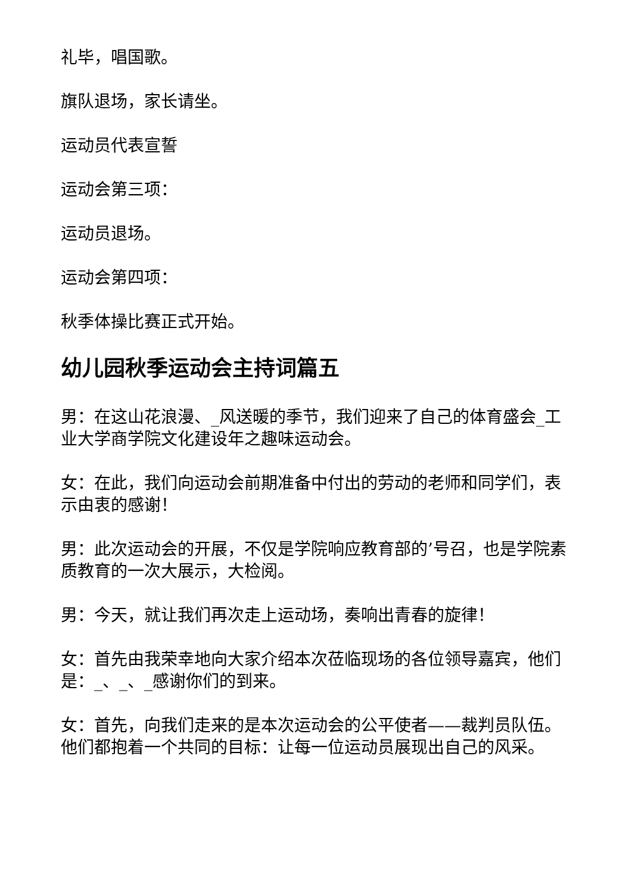礼毕，唱国歌。
旗队退场，家长请坐。
运动员代表宣誓
运动会第三项：
运动员退场。
运动会第四项：
秋季体操比赛正式开始。
幼儿园秋季运动会主持词篇五
男：在这山花浪漫、_风送暖的季节，我们迎来了自己的体育盛会_工业大学商学院文化建设年之趣味运动会。
女：在此，我们向运动会前期准备中付出的劳动的老师和同学们，表示由衷的感谢！
男：此次运动会的开展，不仅是学院响应教育部的’号召，也是学院素质教育的一次大展示，大检阅。
男：今天，就让我们再次走上运动场，奏响出青春的旋律！
女：首先由我荣幸地向大家介绍本次莅临现场的各位领导嘉宾，他们是：_、_、_感谢你们的到来。
女：首先，向我们走来的是本次运动会的公平使者——裁判员队伍。他们都抱着一个共同的目标：让每一位运动员展现出自己的风采。